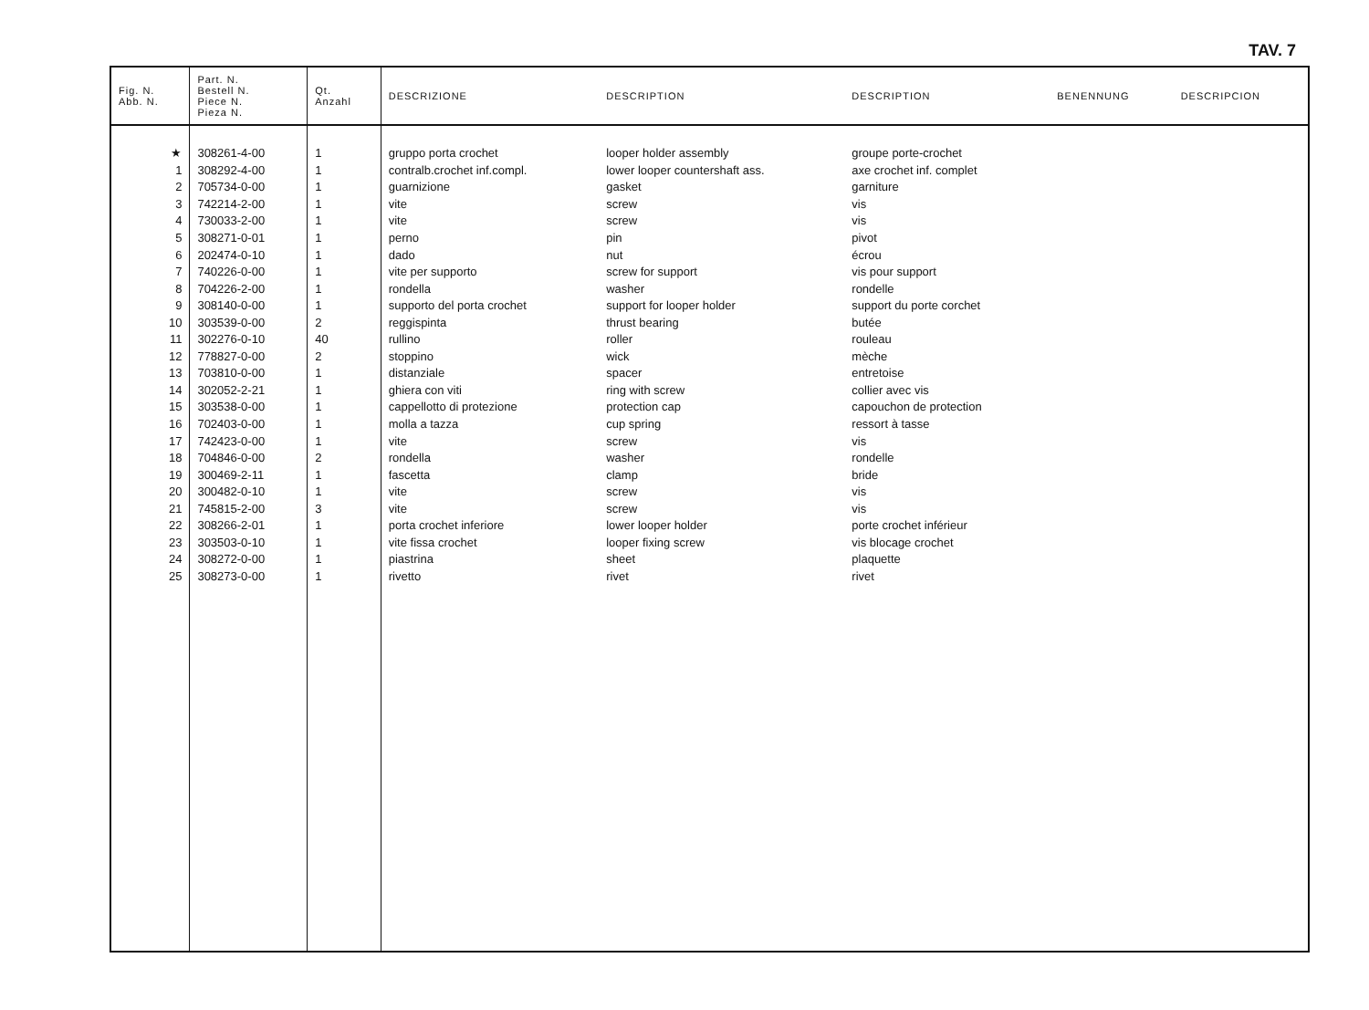TAV. 7
| Fig. N. Abb. N. | Part. N. Bestell N. Piece N. Pieza N. | Qt. Anzahl | DESCRIZIONE | DESCRIPTION | DESCRIPTION | BENENNUNG | DESCRIPCION |
| --- | --- | --- | --- | --- | --- | --- | --- |
| ★ | 308261-4-00 | 1 | gruppo porta crochet | looper holder assembly | groupe porte-crochet | | |
| 1 | 308292-4-00 | 1 | contralb.crochet inf.compl. | lower looper countershaft ass. | axe crochet inf. complet | | |
| 2 | 705734-0-00 | 1 | guarnizione | gasket | garniture | | |
| 3 | 742214-2-00 | 1 | vite | screw | vis | | |
| 4 | 730033-2-00 | 1 | vite | screw | vis | | |
| 5 | 308271-0-01 | 1 | perno | pin | pivot | | |
| 6 | 202474-0-10 | 1 | dado | nut | écrou | | |
| 7 | 740226-0-00 | 1 | vite per supporto | screw for support | vis pour support | | |
| 8 | 704226-2-00 | 1 | rondella | washer | rondelle | | |
| 9 | 308140-0-00 | 1 | supporto del porta crochet | support for looper holder | support du porte corchet | | |
| 10 | 303539-0-00 | 2 | reggispinta | thrust bearing | butée | | |
| 11 | 302276-0-10 | 40 | rullino | roller | rouleau | | |
| 12 | 778827-0-00 | 2 | stoppino | wick | mèche | | |
| 13 | 703810-0-00 | 1 | distanziale | spacer | entretoise | | |
| 14 | 302052-2-21 | 1 | ghiera con viti | ring with screw | collier avec vis | | |
| 15 | 303538-0-00 | 1 | cappellotto di protezione | protection cap | capouchon de protection | | |
| 16 | 702403-0-00 | 1 | molla a tazza | cup spring | ressort à tasse | | |
| 17 | 742423-0-00 | 1 | vite | screw | vis | | |
| 18 | 704846-0-00 | 2 | rondella | washer | rondelle | | |
| 19 | 300469-2-11 | 1 | fascetta | clamp | bride | | |
| 20 | 300482-0-10 | 1 | vite | screw | vis | | |
| 21 | 745815-2-00 | 3 | vite | screw | vis | | |
| 22 | 308266-2-01 | 1 | porta crochet inferiore | lower looper holder | porte crochet inférieur | | |
| 23 | 303503-0-10 | 1 | vite fissa crochet | looper fixing screw | vis blocage crochet | | |
| 24 | 308272-0-00 | 1 | piastrina | sheet | plaquette | | |
| 25 | 308273-0-00 | 1 | rivetto | rivet | rivet | | |